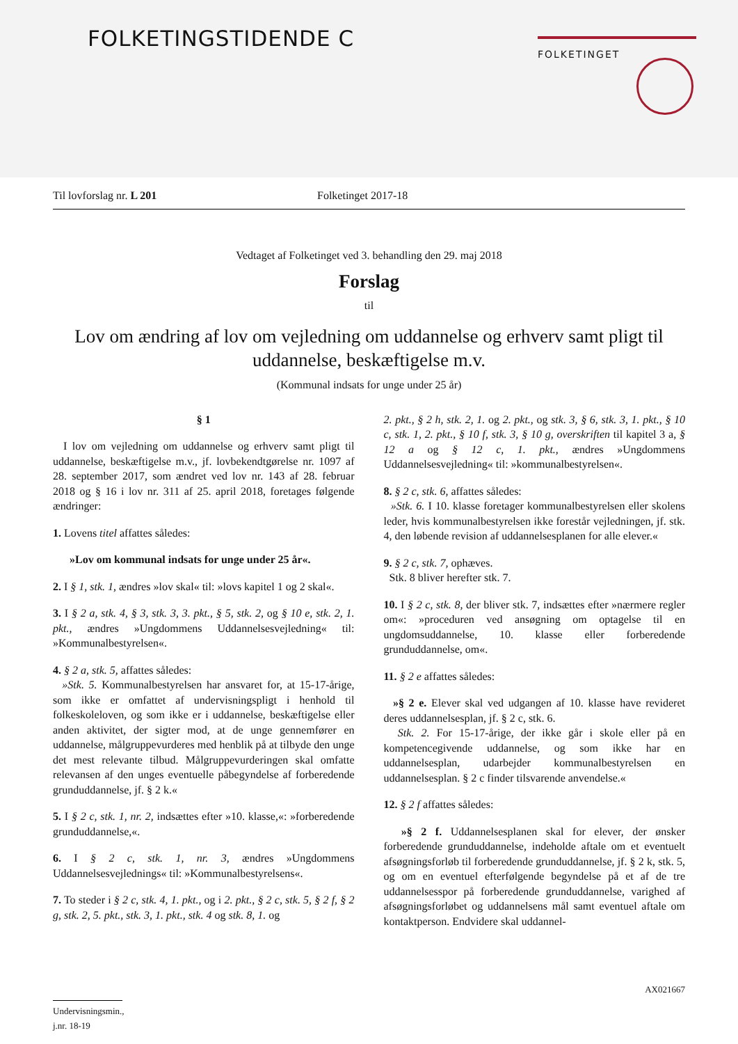FOLKETINGSTIDENDE C FOLKETINGET
Til lovforslag nr. L 201 Folketinget 2017-18
Vedtaget af Folketinget ved 3. behandling den 29. maj 2018
Forslag
til
Lov om ændring af lov om vejledning om uddannelse og erhverv samt pligt til uddannelse, beskæftigelse m.v.
(Kommunal indsats for unge under 25 år)
§ 1
I lov om vejledning om uddannelse og erhverv samt pligt til uddannelse, beskæftigelse m.v., jf. lovbekendtgørelse nr. 1097 af 28. september 2017, som ændret ved lov nr. 143 af 28. februar 2018 og § 16 i lov nr. 311 af 25. april 2018, foretages følgende ændringer:
1. Lovens titel affattes således:
»Lov om kommunal indsats for unge under 25 år«.
2. I § 1, stk. 1, ændres »lov skal« til: »lovs kapitel 1 og 2 skal«.
3. I § 2 a, stk. 4, § 3, stk. 3, 3. pkt., § 5, stk. 2, og § 10 e, stk. 2, 1. pkt., ændres »Ungdommens Uddannelsesvejledning« til: »Kommunalbestyrelsen«.
4. § 2 a, stk. 5, affattes således:
»Stk. 5. Kommunalbestyrelsen har ansvaret for, at 15-17-årige, som ikke er omfattet af undervisningspligt i henhold til folkeskoleloven, og som ikke er i uddannelse, beskæftigelse eller anden aktivitet, der sigter mod, at de unge gennemfører en uddannelse, målgruppevurderes med henblik på at tilbyde den unge det mest relevante tilbud. Målgruppevurderingen skal omfatte relevansen af den unges eventuelle påbegyndelse af forberedende grunduddannelse, jf. § 2 k.«
5. I § 2 c, stk. 1, nr. 2, indsættes efter »10. klasse,«: »forberedende grunduddannelse,«.
6. I § 2 c, stk. 1, nr. 3, ændres »Ungdommens Uddannelsesvejlednings« til: »Kommunalbestyrelsens«.
7. To steder i § 2 c, stk. 4, 1. pkt., og i 2. pkt., § 2 c, stk. 5, § 2 f, § 2 g, stk. 2, 5. pkt., stk. 3, 1. pkt., stk. 4 og stk. 8, 1. og
2. pkt., § 2 h, stk. 2, 1. og 2. pkt., og stk. 3, § 6, stk. 3, 1. pkt., § 10 c, stk. 1, 2. pkt., § 10 f, stk. 3, § 10 g, overskriften til kapitel 3 a, § 12 a og § 12 c, 1. pkt., ændres »Ungdommens Uddannelsesvejledning« til: »kommunalbestyrelsen«.
8. § 2 c, stk. 6, affattes således:
»Stk. 6. I 10. klasse foretager kommunalbestyrelsen eller skolens leder, hvis kommunalbestyrelsen ikke forestår vejledningen, jf. stk. 4, den løbende revision af uddannelsesplanen for alle elever.«
9. § 2 c, stk. 7, ophæves.
Stk. 8 bliver herefter stk. 7.
10. I § 2 c, stk. 8, der bliver stk. 7, indsættes efter »nærmere regler om«: »proceduren ved ansøgning om optagelse til en ungdomsuddannelse, 10. klasse eller forberedende grunduddannelse, om«.
11. § 2 e affattes således:
»§ 2 e. Elever skal ved udgangen af 10. klasse have revideret deres uddannelsesplan, jf. § 2 c, stk. 6.
Stk. 2. For 15-17-årige, der ikke går i skole eller på en kompetencegivende uddannelse, og som ikke har en uddannelsesplan, udarbejder kommunalbestyrelsen en uddannelsesplan. § 2 c finder tilsvarende anvendelse.«
12. § 2 f affattes således:
»§ 2 f. Uddannelsesplanen skal for elever, der ønsker forberedende grunduddannelse, indeholde aftale om et eventuelt afsøgningsforløb til forberedende grunduddannelse, jf. § 2 k, stk. 5, og om en eventuel efterfølgende begyndelse på et af de tre uddannelsesspor på forberedende grunduddannelse, varighed af afsøgningsforløbet og uddannelsens mål samt eventuel aftale om kontaktperson. Endvidere skal uddannel-
AX021667
Undervisningsmin., j.nr. 18-19